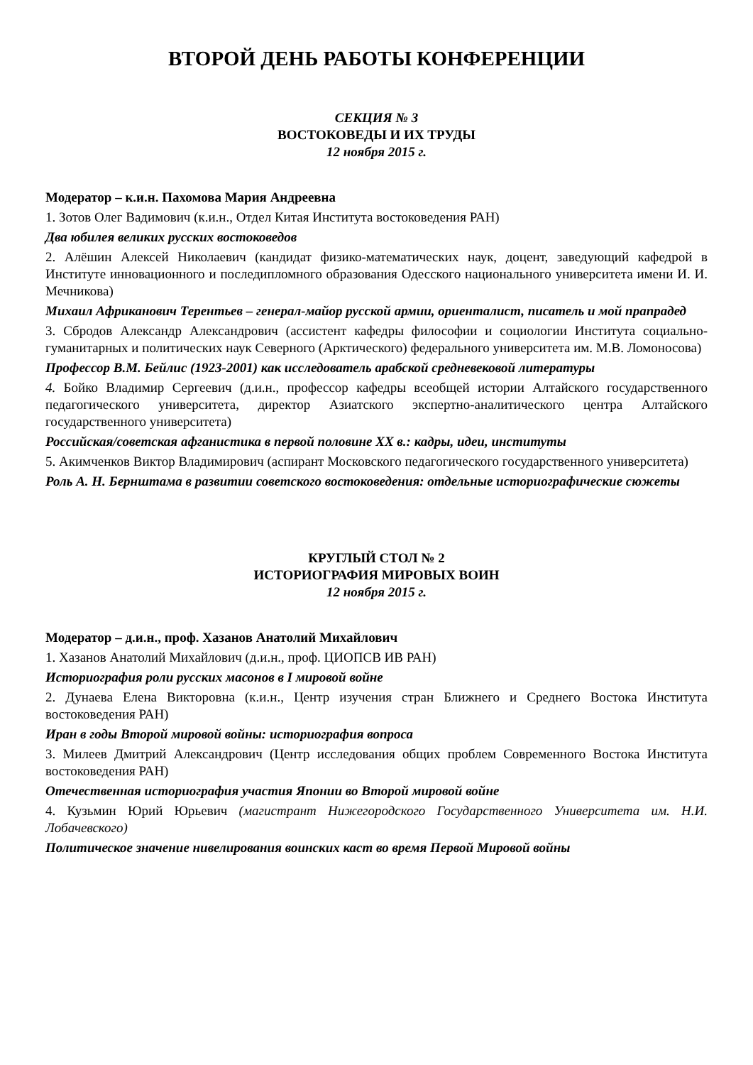ВТОРОЙ ДЕНЬ РАБОТЫ КОНФЕРЕНЦИИ
СЕКЦИЯ № 3
ВОСТОКОВЕДЫ И ИХ ТРУДЫ
12 ноября 2015 г.
Модератор – к.и.н. Пахомова Мария Андреевна
1. Зотов Олег Вадимович (к.и.н., Отдел Китая Института востоковедения РАН)
Два юбилея великих русских востоковедов
2. Алёшин Алексей Николаевич (кандидат физико-математических наук, доцент, заведующий кафедрой в Институте инновационного и последипломного образования Одесского национального университета имени И. И. Мечникова)
Михаил Африканович Терентьев – генерал-майор русской армии, ориенталист, писатель и мой прапрадед
3. Сбродов Александр Александрович (ассистент кафедры философии и социологии Института социально-гуманитарных и политических наук Северного (Арктического) федерального университета им. М.В. Ломоносова)
Профессор В.М. Бейлис (1923-2001) как исследователь арабской средневековой литературы
4. Бойко Владимир Сергеевич (д.и.н., профессор кафедры всеобщей истории Алтайского государственного педагогического университета, директор Азиатского экспертно-аналитического центра Алтайского государственного университета)
Российская/советская афганистика в первой половине XX в.: кадры, идеи, институты
5. Акимченков Виктор Владимирович (аспирант Московского педагогического государственного университета)
Роль А. Н. Бернштама в развитии советского востоковедения: отдельные историографические сюжеты
КРУГЛЫЙ СТОЛ № 2
ИСТОРИОГРАФИЯ МИРОВЫХ ВОИН
12 ноября 2015 г.
Модератор – д.и.н., проф. Хазанов Анатолий Михайлович
1. Хазанов Анатолий Михайлович (д.и.н., проф. ЦИОПСВ ИВ РАН)
Историография роли русских масонов в I мировой войне
2. Дунаева Елена Викторовна (к.и.н., Центр изучения стран Ближнего и Среднего Востока Института востоковедения РАН)
Иран в годы Второй мировой войны: историография вопроса
3. Милеев Дмитрий Александрович (Центр исследования общих проблем Современного Востока Института востоковедения РАН)
Отечественная историография участия Японии во Второй мировой войне
4. Кузьмин Юрий Юрьевич (магистрант Нижегородского Государственного Университета им. Н.И. Лобачевского)
Политическое значение нивелирования воинских каст во время Первой Мировой войны